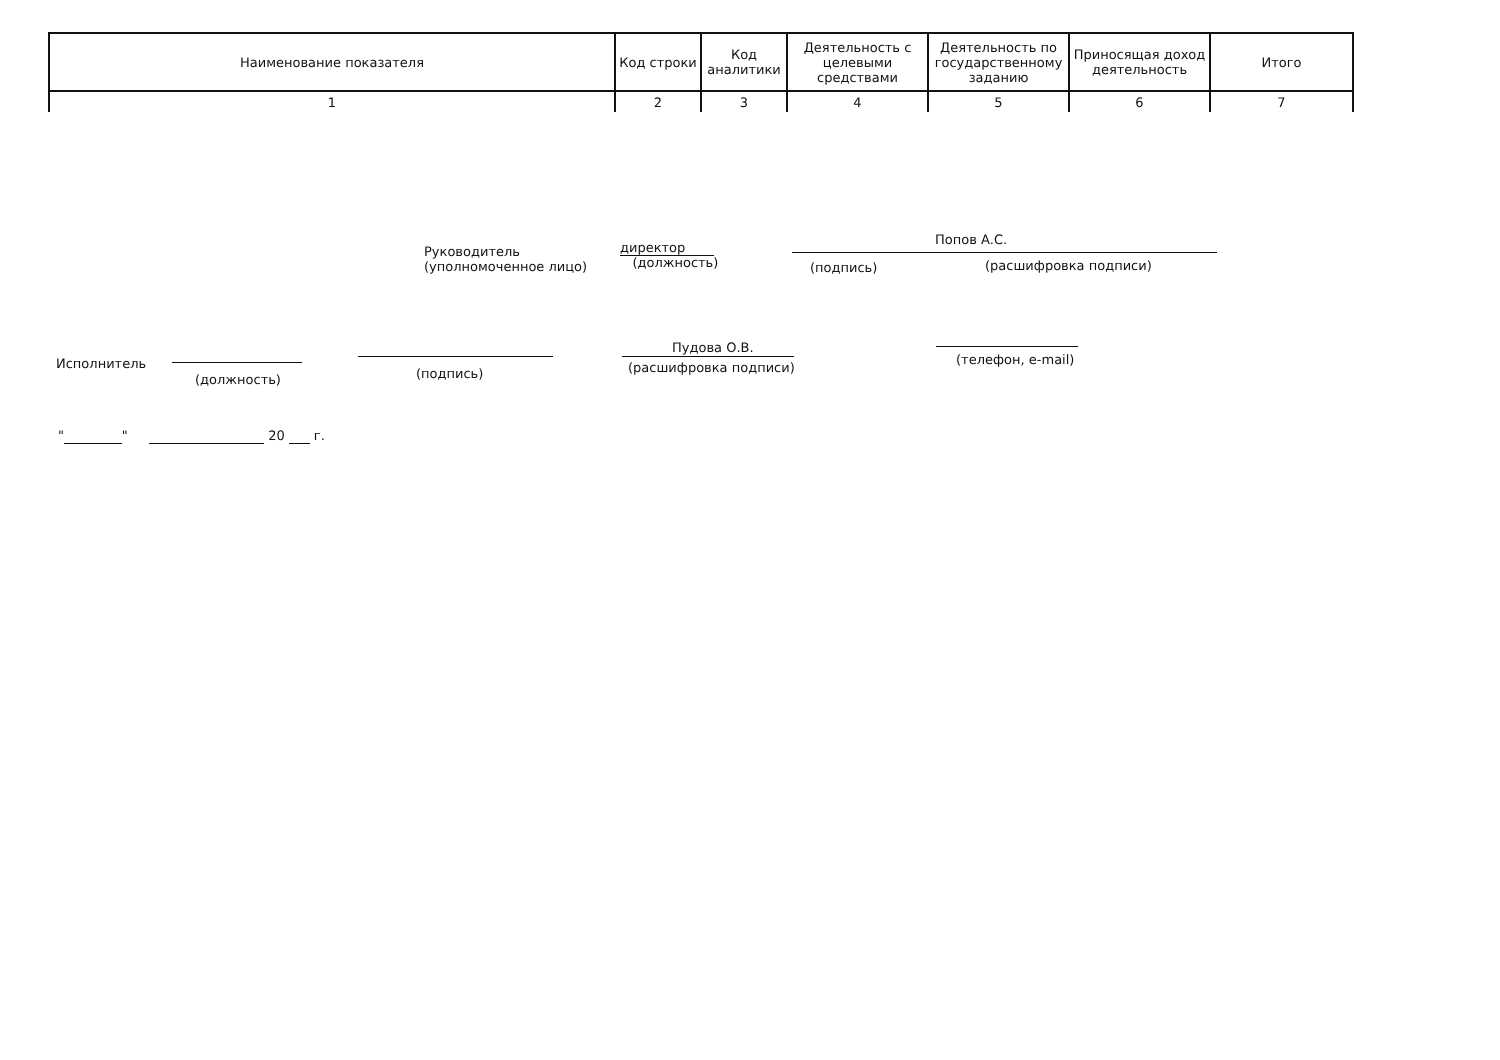| Наименование показателя | Код строки | Код аналитики | Деятельность с целевыми средствами | Деятельность по государственному заданию | Приносящая доход деятельность | Итого |
| --- | --- | --- | --- | --- | --- | --- |
| 1 | 2 | 3 | 4 | 5 | 6 | 7 |
Руководитель
(уполномоченное лицо)
директор
(должность)
(подпись)
Попов А.С.
(расшифровка подписи)
Исполнитель
(должность) (подпись)
Пудова О.В.
(расшифровка подписи)
(телефон, e-mail)
" " 20 г.